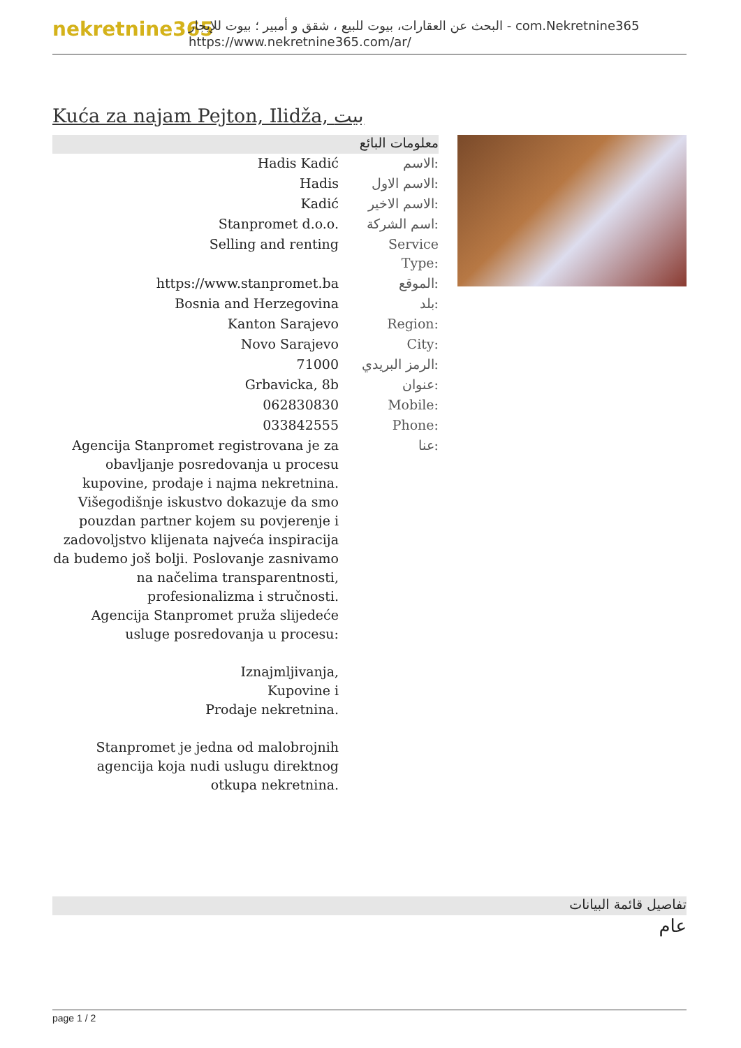nekretnine365
البحث عن العقارات، بيوت للبيع ، شقق و أمبير ؛ بيوت للإيجار - com.Nekretnine365
https://www.nekretnine365.com/ar/
Kuća za najam Pejton, Ilidža, بيت
معلومات البائع
| Hadis Kadić | الاسم: |
| Hadis | الاسم الاول: |
| Kadić | الاسم الاخير: |
| Stanpromet d.o.o. | اسم الشركة: |
| Selling and renting | Service Type: |
| https://www.stanpromet.ba | الموقع: |
| Bosnia and Herzegovina | بلد: |
| Kanton Sarajevo | Region: |
| Novo Sarajevo | City: |
| 71000 | الرمز البريدي: |
| Grbavicka, 8b | عنوان: |
| 062830830 | Mobile: |
| 033842555 | Phone: |
| Agencija Stanpromet registrovana je za obavljanje posredovanja u procesu kupovine, prodaje i najma nekretnina. Višegodišnje iskustvo dokazuje da smo pouzdan partner kojem su povjerenje i zadovoljstvo klijenata najveća inspiracija da budemo još bolji. Poslovanje zasnivamo na načelima transparentnosti, profesionalizma i stručnosti. Agencija Stanpromet pruža slijedeće usluge posredovanja u procesu: Iznajmljivanja, Kupovine i Prodaje nekretnina. Stanpromet je jedna od malobrojnih agencija koja nudi uslugu direktnog otkupa nekretnina. | عنا: |
تفاصيل قائمة البيانات
عام
page 1 / 2